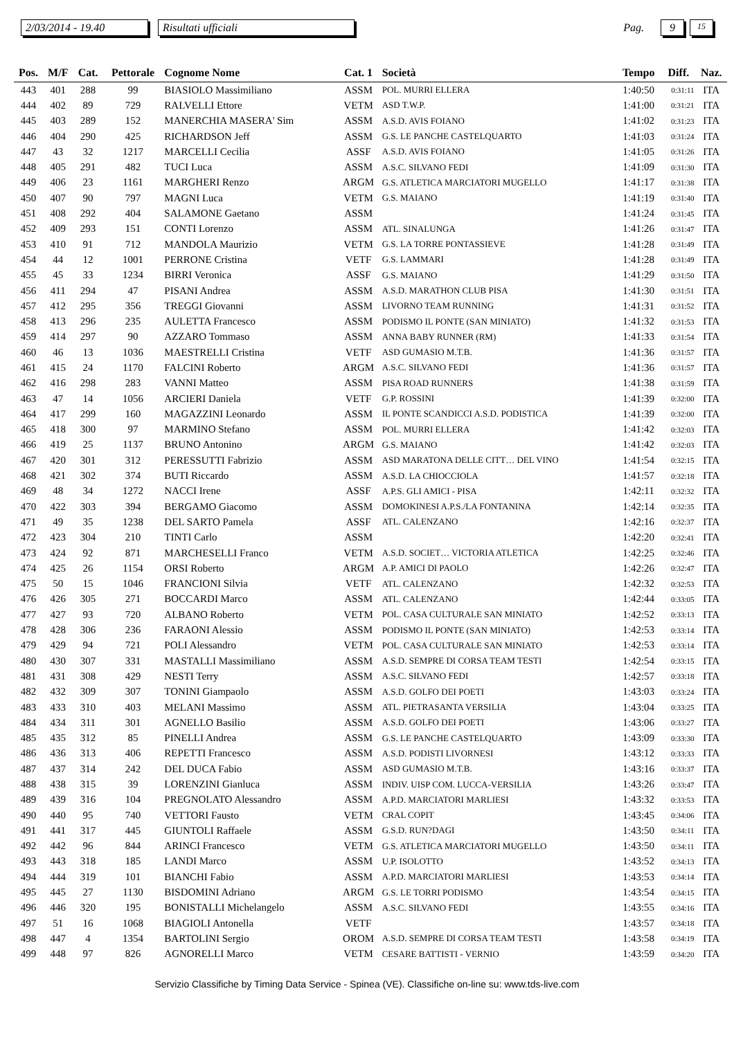2/03/2014 - 19.40 Risultati ufficiali Pag. 9 15
| Pos. | M/F | Cat. | Pettorale | Cognome Nome | Cat. 1 | Società | Tempo | Diff. | Naz. |
| --- | --- | --- | --- | --- | --- | --- | --- | --- | --- |
| 443 | 401 | 288 | 99 | BIASIOLO Massimiliano | ASSM | POL. MURRI ELLERA | 1:40:50 | 0:31:11 | ITA |
| 444 | 402 | 89 | 729 | RALVELLI Ettore | VETM | ASD T.W.P. | 1:41:00 | 0:31:21 | ITA |
| 445 | 403 | 289 | 152 | MANERCHIA MASERA' Sim | ASSM | A.S.D. AVIS FOIANO | 1:41:02 | 0:31:23 | ITA |
| 446 | 404 | 290 | 425 | RICHARDSON Jeff | ASSM | G.S. LE PANCHE CASTELQUARTO | 1:41:03 | 0:31:24 | ITA |
| 447 | 43 | 32 | 1217 | MARCELLI Cecilia | ASSF | A.S.D. AVIS FOIANO | 1:41:05 | 0:31:26 | ITA |
| 448 | 405 | 291 | 482 | TUCI Luca | ASSM | A.S.C. SILVANO FEDI | 1:41:09 | 0:31:30 | ITA |
| 449 | 406 | 23 | 1161 | MARGHERI Renzo | ARGM | G.S. ATLETICA MARCIATORI MUGELLO | 1:41:17 | 0:31:38 | ITA |
| 450 | 407 | 90 | 797 | MAGNI Luca | VETM | G.S. MAIANO | 1:41:19 | 0:31:40 | ITA |
| 451 | 408 | 292 | 404 | SALAMONE Gaetano | ASSM | | 1:41:24 | 0:31:45 | ITA |
| 452 | 409 | 293 | 151 | CONTI Lorenzo | ASSM | ATL. SINALUNGA | 1:41:26 | 0:31:47 | ITA |
| 453 | 410 | 91 | 712 | MANDOLA Maurizio | VETM | G.S. LA TORRE PONTASSIEVE | 1:41:28 | 0:31:49 | ITA |
| 454 | 44 | 12 | 1001 | PERRONE Cristina | VETF | G.S. LAMMARI | 1:41:28 | 0:31:49 | ITA |
| 455 | 45 | 33 | 1234 | BIRRI Veronica | ASSF | G.S. MAIANO | 1:41:29 | 0:31:50 | ITA |
| 456 | 411 | 294 | 47 | PISANI Andrea | ASSM | A.S.D. MARATHON CLUB PISA | 1:41:30 | 0:31:51 | ITA |
| 457 | 412 | 295 | 356 | TREGGI Giovanni | ASSM | LIVORNO TEAM RUNNING | 1:41:31 | 0:31:52 | ITA |
| 458 | 413 | 296 | 235 | AULETTA Francesco | ASSM | PODISMO IL PONTE (SAN MINIATO) | 1:41:32 | 0:31:53 | ITA |
| 459 | 414 | 297 | 90 | AZZARO Tommaso | ASSM | ANNA BABY RUNNER (RM) | 1:41:33 | 0:31:54 | ITA |
| 460 | 46 | 13 | 1036 | MAESTRELLI Cristina | VETF | ASD GUMASIO M.T.B. | 1:41:36 | 0:31:57 | ITA |
| 461 | 415 | 24 | 1170 | FALCINI Roberto | ARGM | A.S.C. SILVANO FEDI | 1:41:36 | 0:31:57 | ITA |
| 462 | 416 | 298 | 283 | VANNI Matteo | ASSM | PISA ROAD RUNNERS | 1:41:38 | 0:31:59 | ITA |
| 463 | 47 | 14 | 1056 | ARCIERI Daniela | VETF | G.P. ROSSINI | 1:41:39 | 0:32:00 | ITA |
| 464 | 417 | 299 | 160 | MAGAZZINI Leonardo | ASSM | IL PONTE SCANDICCI A.S.D. PODISTICA | 1:41:39 | 0:32:00 | ITA |
| 465 | 418 | 300 | 97 | MARMINO Stefano | ASSM | POL. MURRI ELLERA | 1:41:42 | 0:32:03 | ITA |
| 466 | 419 | 25 | 1137 | BRUNO Antonino | ARGM | G.S. MAIANO | 1:41:42 | 0:32:03 | ITA |
| 467 | 420 | 301 | 312 | PERESSUTTI Fabrizio | ASSM | ASD MARATONA DELLE CITT… DEL VINO | 1:41:54 | 0:32:15 | ITA |
| 468 | 421 | 302 | 374 | BUTI Riccardo | ASSM | A.S.D. LA CHIOCCIOLA | 1:41:57 | 0:32:18 | ITA |
| 469 | 48 | 34 | 1272 | NACCI Irene | ASSF | A.P.S. GLI AMICI - PISA | 1:42:11 | 0:32:32 | ITA |
| 470 | 422 | 303 | 394 | BERGAMO Giacomo | ASSM | DOMOKINESI A.P.S./LA FONTANINA | 1:42:14 | 0:32:35 | ITA |
| 471 | 49 | 35 | 1238 | DEL SARTO Pamela | ASSF | ATL. CALENZANO | 1:42:16 | 0:32:37 | ITA |
| 472 | 423 | 304 | 210 | TINTI Carlo | ASSM | | 1:42:20 | 0:32:41 | ITA |
| 473 | 424 | 92 | 871 | MARCHESELLI Franco | VETM | A.S.D. SOCIET… VICTORIA ATLETICA | 1:42:25 | 0:32:46 | ITA |
| 474 | 425 | 26 | 1154 | ORSI Roberto | ARGM | A.P. AMICI DI PAOLO | 1:42:26 | 0:32:47 | ITA |
| 475 | 50 | 15 | 1046 | FRANCIONI Silvia | VETF | ATL. CALENZANO | 1:42:32 | 0:32:53 | ITA |
| 476 | 426 | 305 | 271 | BOCCARDI Marco | ASSM | ATL. CALENZANO | 1:42:44 | 0:33:05 | ITA |
| 477 | 427 | 93 | 720 | ALBANO Roberto | VETM | POL. CASA CULTURALE SAN MINIATO | 1:42:52 | 0:33:13 | ITA |
| 478 | 428 | 306 | 236 | FARAONI Alessio | ASSM | PODISMO IL PONTE (SAN MINIATO) | 1:42:53 | 0:33:14 | ITA |
| 479 | 429 | 94 | 721 | POLI Alessandro | VETM | POL. CASA CULTURALE SAN MINIATO | 1:42:53 | 0:33:14 | ITA |
| 480 | 430 | 307 | 331 | MASTALLI Massimiliano | ASSM | A.S.D. SEMPRE DI CORSA TEAM TESTI | 1:42:54 | 0:33:15 | ITA |
| 481 | 431 | 308 | 429 | NESTI Terry | ASSM | A.S.C. SILVANO FEDI | 1:42:57 | 0:33:18 | ITA |
| 482 | 432 | 309 | 307 | TONINI Giampaolo | ASSM | A.S.D. GOLFO DEI POETI | 1:43:03 | 0:33:24 | ITA |
| 483 | 433 | 310 | 403 | MELANI Massimo | ASSM | ATL. PIETRASANTA VERSILIA | 1:43:04 | 0:33:25 | ITA |
| 484 | 434 | 311 | 301 | AGNELLO Basilio | ASSM | A.S.D. GOLFO DEI POETI | 1:43:06 | 0:33:27 | ITA |
| 485 | 435 | 312 | 85 | PINELLI Andrea | ASSM | G.S. LE PANCHE CASTELQUARTO | 1:43:09 | 0:33:30 | ITA |
| 486 | 436 | 313 | 406 | REPETTI Francesco | ASSM | A.S.D. PODISTI LIVORNESI | 1:43:12 | 0:33:33 | ITA |
| 487 | 437 | 314 | 242 | DEL DUCA Fabio | ASSM | ASD GUMASIO M.T.B. | 1:43:16 | 0:33:37 | ITA |
| 488 | 438 | 315 | 39 | LORENZINI Gianluca | ASSM | INDIV. UISP COM. LUCCA-VERSILIA | 1:43:26 | 0:33:47 | ITA |
| 489 | 439 | 316 | 104 | PREGNOLATO Alessandro | ASSM | A.P.D. MARCIATORI MARLIESI | 1:43:32 | 0:33:53 | ITA |
| 490 | 440 | 95 | 740 | VETTORI Fausto | VETM | CRAL COPIT | 1:43:45 | 0:34:06 | ITA |
| 491 | 441 | 317 | 445 | GIUNTOLI Raffaele | ASSM | G.S.D. RUN?DAGI | 1:43:50 | 0:34:11 | ITA |
| 492 | 442 | 96 | 844 | ARINCI Francesco | VETM | G.S. ATLETICA MARCIATORI MUGELLO | 1:43:50 | 0:34:11 | ITA |
| 493 | 443 | 318 | 185 | LANDI Marco | ASSM | U.P. ISOLOTTO | 1:43:52 | 0:34:13 | ITA |
| 494 | 444 | 319 | 101 | BIANCHI Fabio | ASSM | A.P.D. MARCIATORI MARLIESI | 1:43:53 | 0:34:14 | ITA |
| 495 | 445 | 27 | 1130 | BISDOMINI Adriano | ARGM | G.S. LE TORRI PODISMO | 1:43:54 | 0:34:15 | ITA |
| 496 | 446 | 320 | 195 | BONISTALLI Michelangelo | ASSM | A.S.C. SILVANO FEDI | 1:43:55 | 0:34:16 | ITA |
| 497 | 51 | 16 | 1068 | BIAGIOLI Antonella | VETF | | 1:43:57 | 0:34:18 | ITA |
| 498 | 447 | 4 | 1354 | BARTOLINI Sergio | OROM | A.S.D. SEMPRE DI CORSA TEAM TESTI | 1:43:58 | 0:34:19 | ITA |
| 499 | 448 | 97 | 826 | AGNORELLI Marco | VETM | CESARE BATTISTI - VERNIO | 1:43:59 | 0:34:20 | ITA |
Servizio Classifiche by Timing Data Service - Spinea (VE). Classifiche on-line su: www.tds-live.com